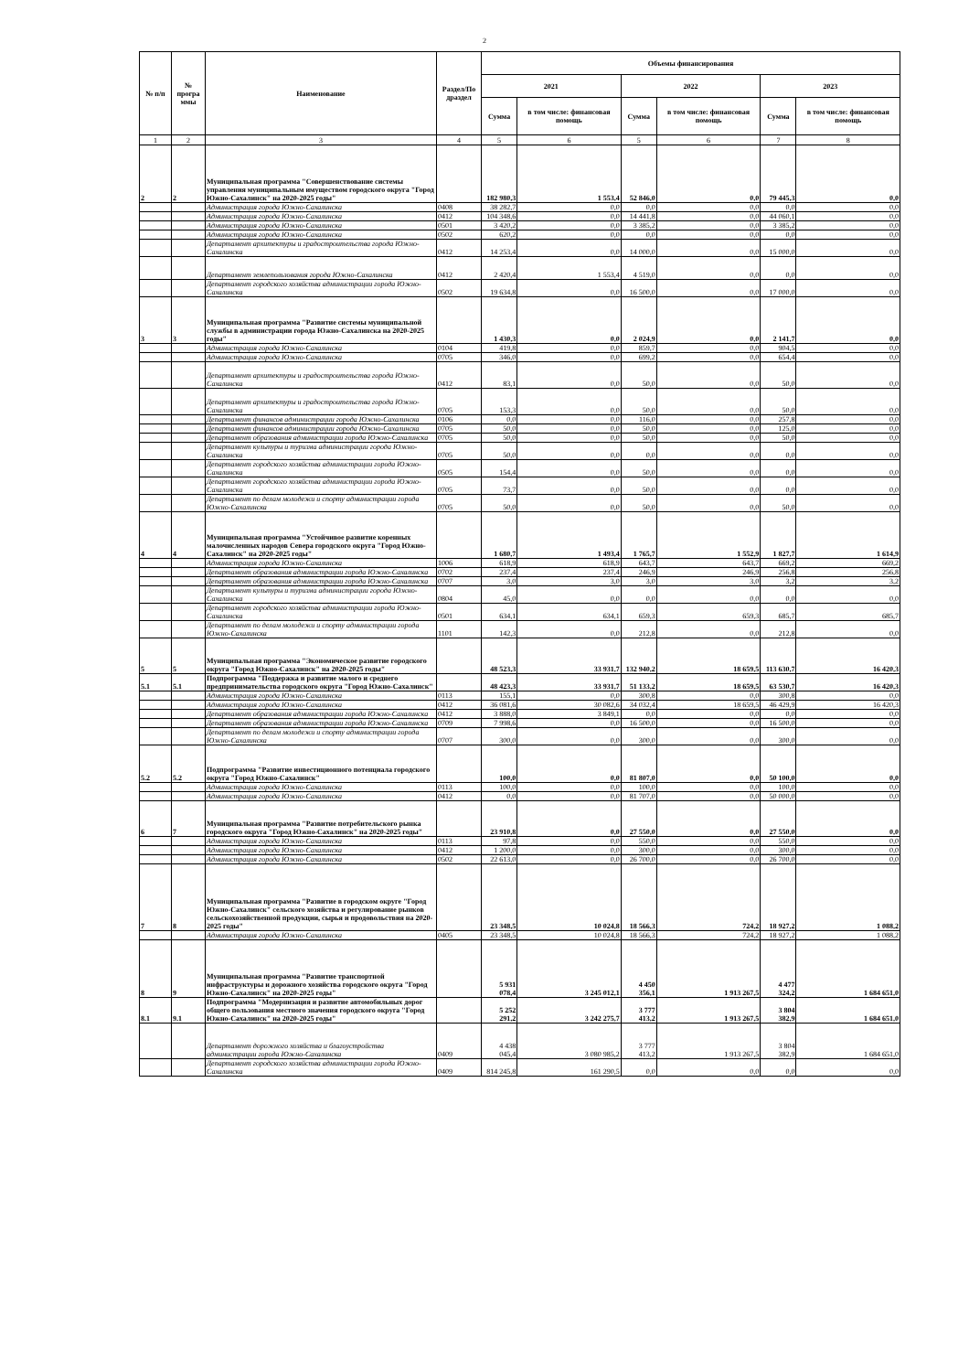2
| № п/п | № програ ммы | Наименование | Раздел/По драздел | Объемы финансирования | | | | | |
| --- | --- | --- | --- | --- | --- | --- | --- | --- | --- |
| | | | | 2021 | | 2022 | | 2023 | |
| | | | | Сумма | в том числе: финансовая помощь | Сумма | в том числе: финансовая помощь | Сумма | в том числе: финансовая помощь |
| 1 | 2 | 3 | 4 | 5 | 6 | 5 | 6 | 7 | 8 |
| 2 | 2 | Муниципальная программа "Совершенствование системы управления муниципальным имуществом городского округа "Город Южно-Сахалинск" на 2020-2025 годы" | | 182 980,3 | 1 553,4 | 52 846,0 | 0,0 | 79 445,3 | 0,0 |
| | | Администрация города Южно-Сахалинска | 0408 | 38 282,7 | 0,0 | 0,0 | 0,0 | 0,0 | 0,0 |
| | | Администрация города Южно-Сахалинска | 0412 | 104 348,6 | 0,0 | 14 441,8 | 0,0 | 44 060,1 | 0,0 |
| | | Администрация города Южно-Сахалинска | 0501 | 3 420,2 | 0,0 | 3 385,2 | 0,0 | 3 385,2 | 0,0 |
| | | Администрация города Южно-Сахалинска | 0502 | 620,2 | 0,0 | 0,0 | 0,0 | 0,0 | 0,0 |
| | | Департамент архитектуры и градостроительства города Южно-Сахалинска | 0412 | 14 253,4 | 0,0 | 14 000,0 | 0,0 | 15 000,0 | 0,0 |
| | | Департамент землепользования города Южно-Сахалинска | 0412 | 2 420,4 | 1 553,4 | 4 519,0 | 0,0 | 0,0 | 0,0 |
| | | Департамент городского хозяйства администрации города Южно-Сахалинска | 0502 | 19 634,8 | 0,0 | 16 500,0 | 0,0 | 17 000,0 | 0,0 |
| 3 | 3 | Муниципальная программа "Развитие системы муниципальной службы в администрации города Южно-Сахалинска на 2020-2025 годы" | | 1 430,3 | 0,0 | 2 024,9 | 0,0 | 2 141,7 | 0,0 |
| | | Администрация города Южно-Сахалинска | 0104 | 419,8 | 0,0 | 859,7 | 0,0 | 904,5 | 0,0 |
| | | Администрация города Южно-Сахалинска | 0705 | 346,0 | 0,0 | 699,2 | 0,0 | 654,4 | 0,0 |
| | | Департамент архитектуры и градостроительства города Южно-Сахалинска | 0412 | 83,1 | 0,0 | 50,0 | 0,0 | 50,0 | 0,0 |
| | | Департамент архитектуры и градостроительства города Южно-Сахалинска | 0705 | 153,3 | 0,0 | 50,0 | 0,0 | 50,0 | 0,0 |
| | | Департамент финансов администрации города Южно-Сахалинска | 0106 | 0,0 | 0,0 | 116,0 | 0,0 | 257,8 | 0,0 |
| | | Департамент финансов администрации города Южно-Сахалинска | 0705 | 50,0 | 0,0 | 50,0 | 0,0 | 125,0 | 0,0 |
| | | Департамент образования администрации города Южно-Сахалинска | 0705 | 50,0 | 0,0 | 50,0 | 0,0 | 50,0 | 0,0 |
| | | Департамент культуры и туризма администрации города Южно-Сахалинска | 0705 | 50,0 | 0,0 | 0,0 | 0,0 | 0,0 | 0,0 |
| | | Департамент городского хозяйства администрации города Южно-Сахалинска | 0505 | 154,4 | 0,0 | 50,0 | 0,0 | 0,0 | 0,0 |
| | | Департамент городского хозяйства администрации города Южно-Сахалинска | 0705 | 73,7 | 0,0 | 50,0 | 0,0 | 0,0 | 0,0 |
| | | Департамент по делам молодежи и спорту администрации города Южно-Сахалинска | 0705 | 50,0 | 0,0 | 50,0 | 0,0 | 50,0 | 0,0 |
| 4 | 4 | Муниципальная программа "Устойчивое развитие коренных малочисленных народов Севера городского округа "Город Южно-Сахалинск" на 2020-2025 годы" | | 1 680,7 | 1 493,4 | 1 765,7 | 1 552,9 | 1 827,7 | 1 614,9 |
| | | Администрация города Южно-Сахалинска | 1006 | 618,9 | 618,9 | 643,7 | 643,7 | 669,2 | 669,2 |
| | | Департамент образования администрации города Южно-Сахалинска | 0702 | 237,4 | 237,4 | 246,9 | 246,9 | 256,8 | 256,8 |
| | | Департамент образования администрации города Южно-Сахалинска | 0707 | 3,0 | 3,0 | 3,0 | 3,0 | 3,2 | 3,2 |
| | | Департамент культуры и туризма администрации города Южно-Сахалинска | 0804 | 45,0 | 0,0 | 0,0 | 0,0 | 0,0 | 0,0 |
| | | Департамент городского хозяйства администрации города Южно-Сахалинска | 0501 | 634,1 | 634,1 | 659,3 | 659,3 | 685,7 | 685,7 |
| | | Департамент по делам молодежи и спорту администрации города Южно-Сахалинска | 1101 | 142,3 | 0,0 | 212,8 | 0,0 | 212,8 | 0,0 |
| 5 | 5 | Муниципальная программа "Экономическое развитие городского округа "Город Южно-Сахалинск" на 2020-2025 годы" | | 48 523,3 | 33 931,7 | 132 940,2 | 18 659,5 | 113 630,7 | 16 420,3 |
| 5.1 | 5.1 | Подпрограмма "Поддержка и развитие малого и среднего предпринимательства городского округа "Город Южно-Сахалинск" | | 48 423,3 | 33 931,7 | 51 133,2 | 18 659,5 | 63 530,7 | 16 420,3 |
| | | Администрация города Южно-Сахалинска | 0113 | 155,1 | 0,0 | 300,8 | 0,0 | 300,8 | 0,0 |
| | | Администрация города Южно-Сахалинска | 0412 | 36 081,6 | 30 082,6 | 34 032,4 | 18 659,5 | 46 429,9 | 16 420,3 |
| | | Департамент образования администрации города Южно-Сахалинска | 0412 | 3 888,0 | 3 849,1 | 0,0 | 0,0 | 0,0 | 0,0 |
| | | Департамент образования администрации города Южно-Сахалинска | 0709 | 7 998,6 | 0,0 | 16 500,0 | 0,0 | 16 500,0 | 0,0 |
| | | Департамент по делам молодежи и спорту администрации города Южно-Сахалинска | 0707 | 300,0 | 0,0 | 300,0 | 0,0 | 300,0 | 0,0 |
| 5.2 | 5.2 | Подпрограмма "Развитие инвестиционного потенциала городского округа "Город Южно-Сахалинск" | | 100,0 | 0,0 | 81 807,0 | 0,0 | 50 100,0 | 0,0 |
| | | Администрация города Южно-Сахалинска | 0113 | 100,0 | 0,0 | 100,0 | 0,0 | 100,0 | 0,0 |
| | | Администрация города Южно-Сахалинска | 0412 | 0,0 | 0,0 | 81 707,0 | 0,0 | 50 000,0 | 0,0 |
| 6 | 7 | Муниципальная программа "Развитие потребительского рынка городского округа "Город Южно-Сахалинск" на 2020-2025 годы" | | 23 910,8 | 0,0 | 27 550,0 | 0,0 | 27 550,0 | 0,0 |
| | | Администрация города Южно-Сахалинска | 0113 | 97,8 | 0,0 | 550,0 | 0,0 | 550,0 | 0,0 |
| | | Администрация города Южно-Сахалинска | 0412 | 1 200,0 | 0,0 | 300,0 | 0,0 | 300,0 | 0,0 |
| | | Администрация города Южно-Сахалинска | 0502 | 22 613,0 | 0,0 | 26 700,0 | 0,0 | 26 700,0 | 0,0 |
| 7 | 8 | Муниципальная программа "Развитие в городском округе "Город Южно-Сахалинск" сельского хозяйства и регулирование рынков сельскохозяйственной продукции, сырья и продовольствия на 2020-2025 годы" | | 23 348,5 | 10 024,8 | 18 566,3 | 724,2 | 18 927,2 | 1 088,2 |
| | | Администрация города Южно-Сахалинска | 0405 | 23 348,5 | 10 024,8 | 18 566,3 | 724,2 | 18 927,2 | 1 088,2 |
| 8 | 9 | Муниципальная программа "Развитие транспортной инфраструктуры и дорожного хозяйства городского округа "Город Южно-Сахалинск" на 2020-2025 годы" | | 5 931 078,4 | 3 245 012,1 | 4 450 356,1 | 1 913 267,5 | 4 477 324,2 | 1 684 651,0 |
| 8.1 | 9.1 | Подпрограмма "Модернизация и развитие автомобильных дорог общего пользования местного значения городского округа "Город Южно-Сахалинск" на 2020-2025 годы" | | 5 252 291,2 | 3 242 275,7 | 3 777 413,2 | 1 913 267,5 | 3 804 382,9 | 1 684 651,0 |
| | | Департамент дорожного хозяйства и благоустройства администрации города Южно-Сахалинска | 0409 | 4 438 045,4 | 3 080 985,2 | 3 777 413,2 | 1 913 267,5 | 3 804 382,9 | 1 684 651,0 |
| | | Департамент городского хозяйства администрации города Южно-Сахалинска | 0409 | 814 245,8 | 161 290,5 | 0,0 | 0,0 | 0,0 | 0,0 |